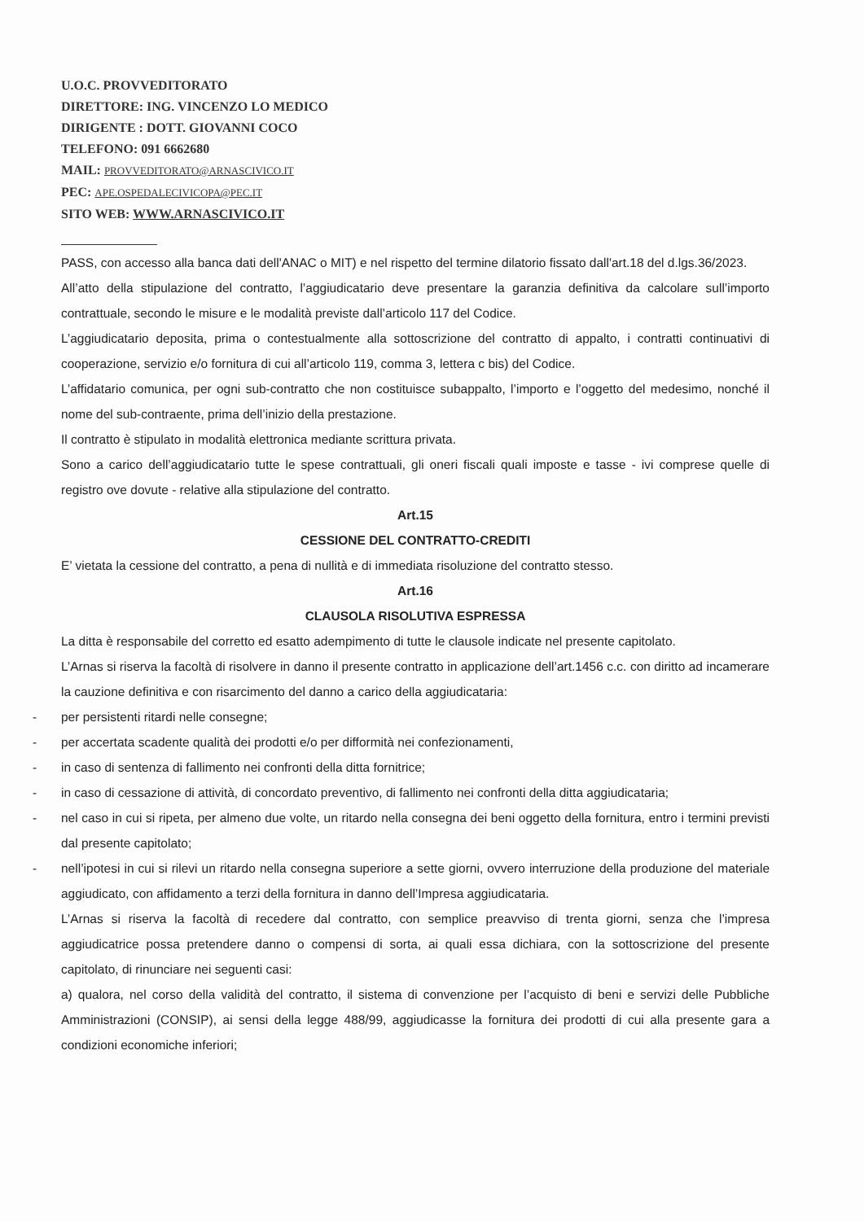U.O.C. PROVVEDITORATO
DIRETTORE: ING. VINCENZO LO MEDICO
DIRIGENTE : DOTT. GIOVANNI COCO
TELEFONO: 091 6662680
MAIL: PROVVEDITORATO@ARNASCIVICO.IT
PEC: APE.OSPEDALECIVICOPA@PEC.IT
SITO WEB: WWW.ARNASCIVICO.IT
PASS, con accesso alla banca dati dell'ANAC o MIT) e nel rispetto del termine dilatorio fissato dall'art.18 del d.lgs.36/2023.
All’atto della stipulazione del contratto, l’aggiudicatario deve presentare la garanzia definitiva da calcolare sull’importo contrattuale, secondo le misure e le modalità previste dall’articolo 117 del Codice.
L’aggiudicatario deposita, prima o contestualmente alla sottoscrizione del contratto di appalto, i contratti continuativi di cooperazione, servizio e/o fornitura di cui all’articolo 119, comma 3, lettera c bis) del Codice.
L’affidatario comunica, per ogni sub-contratto che non costituisce subappalto, l’importo e l’oggetto del medesimo, nonché il nome del sub-contraente, prima dell’inizio della prestazione.
Il contratto è stipulato in modalità elettronica mediante scrittura privata.
Sono a carico dell’aggiudicatario tutte le spese contrattuali, gli oneri fiscali quali imposte e tasse - ivi comprese quelle di registro ove dovute - relative alla stipulazione del contratto.
Art.15
CESSIONE DEL CONTRATTO-CREDITI
E’ vietata la cessione del contratto, a pena di nullità e di immediata risoluzione del contratto stesso.
Art.16
CLAUSOLA RISOLUTIVA ESPRESSA
La ditta è responsabile del corretto ed esatto adempimento di tutte le clausole indicate nel presente capitolato.
L’Arnas si riserva la facoltà di risolvere in danno il presente contratto in applicazione dell’art.1456 c.c. con diritto ad incamerare la cauzione definitiva e con risarcimento del danno a carico della aggiudicataria:
- per persistenti ritardi nelle consegne;
- per accertata scadente qualità dei prodotti e/o per difformità nei confezionamenti,
- in caso di sentenza di fallimento nei confronti della ditta fornitrice;
- in caso di cessazione di attività, di concordato preventivo, di fallimento nei confronti della ditta aggiudicataria;
- nel caso in cui si ripeta, per almeno due volte, un ritardo nella consegna dei beni oggetto della fornitura, entro i termini previsti dal presente capitolato;
- nell’ipotesi in cui si rilevi un ritardo nella consegna superiore a sette giorni, ovvero interruzione della produzione del materiale aggiudicato, con affidamento a terzi della fornitura in danno dell’Impresa aggiudicataria.
L’Arnas si riserva la facoltà di recedere dal contratto, con semplice preavviso di trenta giorni, senza che l’impresa aggiudicatrice possa pretendere danno o compensi di sorta, ai quali essa dichiara, con la sottoscrizione del presente capitolato, di rinunciare nei seguenti casi:
a) qualora, nel corso della validità del contratto, il sistema di convenzione per l’acquisto di beni e servizi delle Pubbliche Amministrazioni (CONSIP), ai sensi della legge 488/99, aggiudicasse la fornitura dei prodotti di cui alla presente gara a condizioni economiche inferiori;